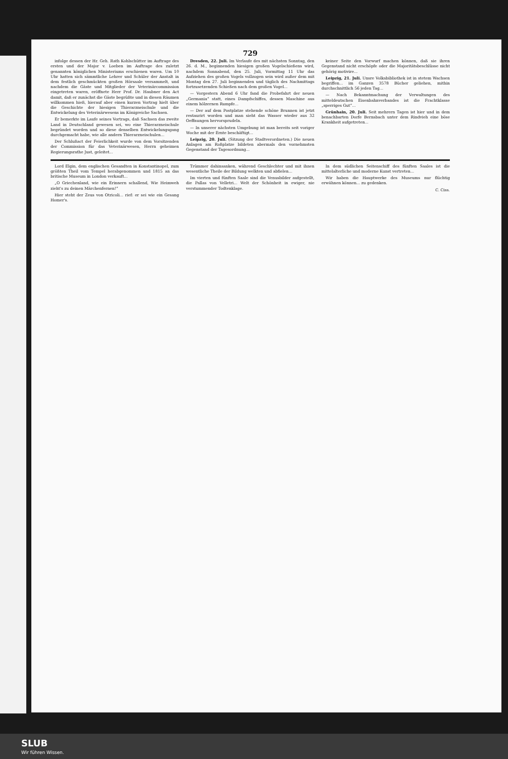729
infolge dessen der Hr. Geh. Rath Kohlschütter im Auftrage des ersten und der Major v. Loeben im Auftrage des zuletzt genannten königlichen Ministeriums erschienen waren. Um 10 Uhr hatten sich sämmtliche Lehrer und Schüler der Anstalt in dem festlich geschmückten großen Hörsaale versammelt, und nachdem die Gäste und Mitglieder der Veterinärcommission eingetreten waren, eröffnete Herr Prof. Dr. Haubner den Act damit, daß er zunächst die Gäste begrüßte und in diesen Räumen willkommen hieß, hierauf aber einen kurzen Vortrag hielt über die Geschichte der hiesigen Thierarzneischule und die Entwickelung des Veterinärwesens im Königreiche Sachsen.
Er bemerkte im Laufe seines Vortrags, daß Sachsen das zweite Land in Deutschland gewesen sei, wo eine Thierarzneischule begründet worden und so diese denselben Entwickelungsgang durchgemacht habe, wie alle andern Thierarzneischulen...
Der Schlußact der Feierlichkeit wurde von dem Vorsitzenden der Commission für das Veterinärwesen, Herrn geheimen Regierungsrathe Just, geleitet...
Dresden, 22. Juli. Im Verlaufe des mit nächsten Sonntag, den 26. d. M., beginnenden hiesigen großen Vogelschießens wird, nachdem Sonnabend, den 25. Juli, Vormittag 11 Uhr das Aufziehen des großen Vogels vollzogen sein wird außer dem mit Montag den 27. Juli beginnenden und täglich des Nachmittags fortzusetzenden Schießen nach dem großen Vogel...
— Vorgestern Abend 6 Uhr fand die Probefahrt der neuen „Germania“ statt, eines Dampfschiffes, dessen Maschine aus einem hölzernen Rumpfe...
— Der auf dem Postplatze stehende schöne Brunnen ist jetzt restaurirt worden und man sieht das Wasser wieder aus 32 Oeffnungen hervorsprudeln.
— In unserer nächsten Umgebung ist man bereits seit voriger Woche mit der Ernte beschäftigt...
Leipzig, 20. Juli. (Sitzung der Stadtverordneten.) Die neuen Anlagen am Roßplatze bildeten abermals den vornehmsten Gegenstand der Tagesordnung...
keiner Seite den Vorwurf machen können, daß sie ihren Gegenstand nicht erschöpfe oder die Majoritätsbeschlüsse nicht gehörig motivire...
Leipzig, 21. Juli. Unsre Volksbibliothek ist in stetem Wachsen begriffen... im Ganzen 3578 Bücher geliehen, mithin durchschnittlich 56 jeden Tag...
— Nach Bekanntmachung der Verwaltungen des mitteldeutschen Eisenbahnverbandes ist die Frachtklasse „sperriges Gut“...
Grünhain, 20. Juli. Seit mehrern Tagen ist hier und in dem benachbarten Dorfe Bernsbach unter dem Rindvieh eine böse Krankheit aufgetreten...
Lord Elgin, dem englischen Gesandten in Konstantinopel, zum größten Theil vom Tempel herabgenommen und 1815 an das britische Museum in London verkauft...
„O Griechenland, wie ein Erinnern schallend, Wie Heimweh zieht's zu deinen Märchenfernen!“
Hier steht der Zeus von Otricoli... rief: er sei wie ein Gesang Homer's.
Trümmer dahinsanken, während Geschlechter und mit ihnen wesentliche Theile der Bildung welkten und abfielen...
Im vierten und fünften Saale sind die Venusbilder aufgestellt, die Pallas von Velletri... Welt der Schönheit in ewiger, nie verstummender Todtenklage.
In dem südlichen Seitenschiff des fünften Saales ist die mittelalterliche und moderne Kunst vertreten...
Wir haben die Hauptwerke des Museums nur flüchtig erwähnen können... zu gedenken.
C. Ciss.
SLUB
Wir führen Wissen.